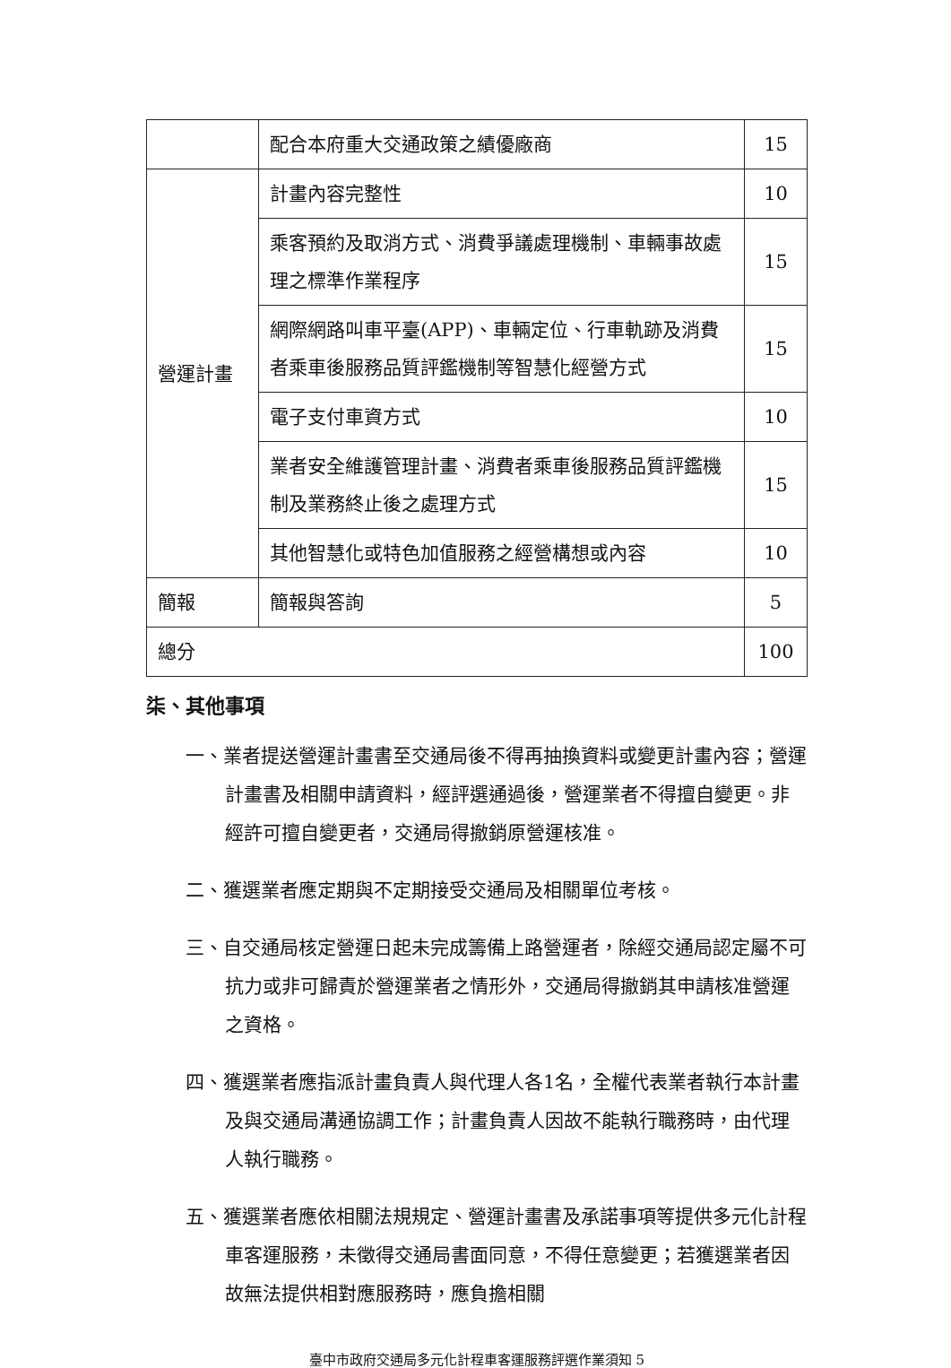| | 配合本府重大交通政策之績優廠商 | 15 |
| 營運計畫 | 計畫內容完整性 | 10 |
| | 乘客預約及取消方式、消費爭議處理機制、車輛事故處理之標準作業程序 | 15 |
| | 網際網路叫車平臺(APP)、車輛定位、行車軌跡及消費者乘車後服務品質評鑑機制等智慧化經營方式 | 15 |
| | 電子支付車資方式 | 10 |
| | 業者安全維護管理計畫、消費者乘車後服務品質評鑑機制及業務終止後之處理方式 | 15 |
| | 其他智慧化或特色加值服務之經營構想或內容 | 10 |
| 簡報 | 簡報與答詢 | 5 |
| 總分 | | 100 |
柒、其他事項
一、業者提送營運計畫書至交通局後不得再抽換資料或變更計畫內容；營運計畫書及相關申請資料，經評選通過後，營運業者不得擅自變更。非經許可擅自變更者，交通局得撤銷原營運核准。
二、獲選業者應定期與不定期接受交通局及相關單位考核。
三、自交通局核定營運日起未完成籌備上路營運者，除經交通局認定屬不可抗力或非可歸責於營運業者之情形外，交通局得撤銷其申請核准營運之資格。
四、獲選業者應指派計畫負責人與代理人各1名，全權代表業者執行本計畫及與交通局溝通協調工作；計畫負責人因故不能執行職務時，由代理人執行職務。
五、獲選業者應依相關法規規定、營運計畫書及承諾事項等提供多元化計程車客運服務，未徵得交通局書面同意，不得任意變更；若獲選業者因故無法提供相對應服務時，應負擔相關
臺中市政府交通局多元化計程車客運服務評選作業須知 5